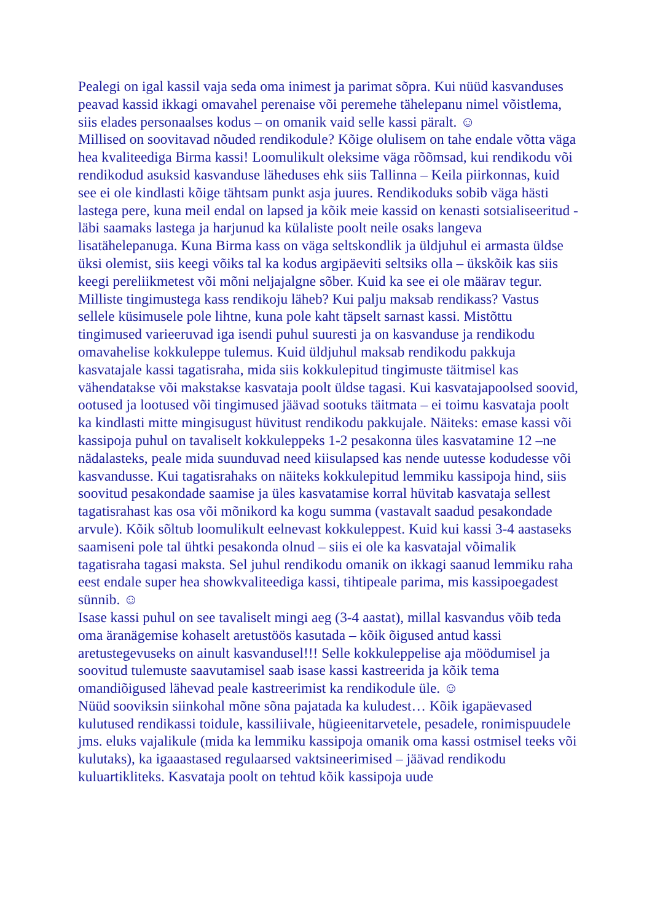Pealegi on igal kassil vaja seda oma inimest ja parimat sõpra. Kui nüüd kasvanduses peavad kassid ikkagi omavahel perenaise või peremehe tähelepanu nimel võistlema, siis elades personaalses kodus – on omanik vaid selle kassi päralt. ☺
Millised on soovitavad nõuded rendikodule? Kõige olulisem on tahe endale võtta väga hea kvaliteediga Birma kassi! Loomulikult oleksime väga rõõmsad, kui rendikodu või rendikodud asuksid kasvanduse läheduses ehk siis Tallinna – Keila piirkonnas, kuid see ei ole kindlasti kõige tähtsam punkt asja juures. Rendikoduks sobib väga hästi lastega pere, kuna meil endal on lapsed ja kõik meie kassid on kenasti sotsialiseeritud - läbi saamaks lastega ja harjunud ka külaliste poolt neile osaks langeva lisatähelepanuga. Kuna Birma kass on väga seltskondlik ja üldjuhul ei armasta üldse üksi olemist, siis keegi võiks tal ka kodus argipäeviti seltsiks olla – ükskõik kas siis keegi pereliikmetest või mõni neljajalgne sõber. Kuid ka see ei ole määrav tegur.
Milliste tingimustega kass rendikoju läheb? Kui palju maksab rendikass? Vastus sellele küsimusele pole lihtne, kuna pole kaht täpselt sarnast kassi. Mistõttu tingimused varieeruvad iga isendi puhul suuresti ja on kasvanduse ja rendikodu omavahelise kokkuleppe tulemus. Kuid üldjuhul maksab rendikodu pakkuja kasvatajale kassi tagatisraha, mida siis kokkulepitud tingimuste täitmisel kas vähendatakse või makstakse kasvataja poolt üldse tagasi. Kui kasvatajapoolsed soovid, ootused ja lootused või tingimused jäävad sootuks täitmata – ei toimu kasvataja poolt ka kindlasti mitte mingisugust hüvitust rendikodu pakkujale. Näiteks: emase kassi või kassipoja puhul on tavaliselt kokkuleppeks 1-2 pesakonna üles kasvatamine 12 –ne nädalasteks, peale mida suunduvad need kiisulapsed kas nende uutesse kodudesse või kasvandusse. Kui tagatisrahaks on näiteks kokkulepitud lemmiku kassipoja hind, siis soovitud pesakondade saamise ja üles kasvatamise korral hüvitab kasvataja sellest tagatisrahast kas osa või mõnikord ka kogu summa (vastavalt saadud pesakondade arvule). Kõik sõltub loomulikult eelnevast kokkuleppest. Kuid kui kassi 3-4 aastaseks saamiseni pole tal ühtki pesakonda olnud – siis ei ole ka kasvatajal võimalik tagatisraha tagasi maksta. Sel juhul rendikodu omanik on ikkagi saanud lemmiku raha eest endale super hea showkvaliteediga kassi, tihtipeale parima, mis kassipoegadest sünnib. ☺
Isase kassi puhul on see tavaliselt mingi aeg (3-4 aastat), millal kasvandus võib teda oma äranägemise kohaselt aretustöös kasutada – kõik õigused antud kassi aretustegevuseks on ainult kasvandusel!!! Selle kokkuleppelise aja möödumisel ja soovitud tulemuste saavutamisel saab isase kassi kastreerida ja kõik tema omandiõigused lähevad peale kastreerimist ka rendikodule üle. ☺
Nüüd sooviksin siinkohal mõne sõna pajatada ka kuludest… Kõik igapäevased kulutused rendikassi toidule, kassiliivale, hügieenitarvetele, pesadele, ronimispuudele jms. eluks vajalikule (mida ka lemmiku kassipoja omanik oma kassi ostmisel teeks või kulutaks), ka igaaastased regulaarsed vaktsineerimised – jäävad rendikodu kuluartikliteks. Kasvataja poolt on tehtud kõik kassipoja uude